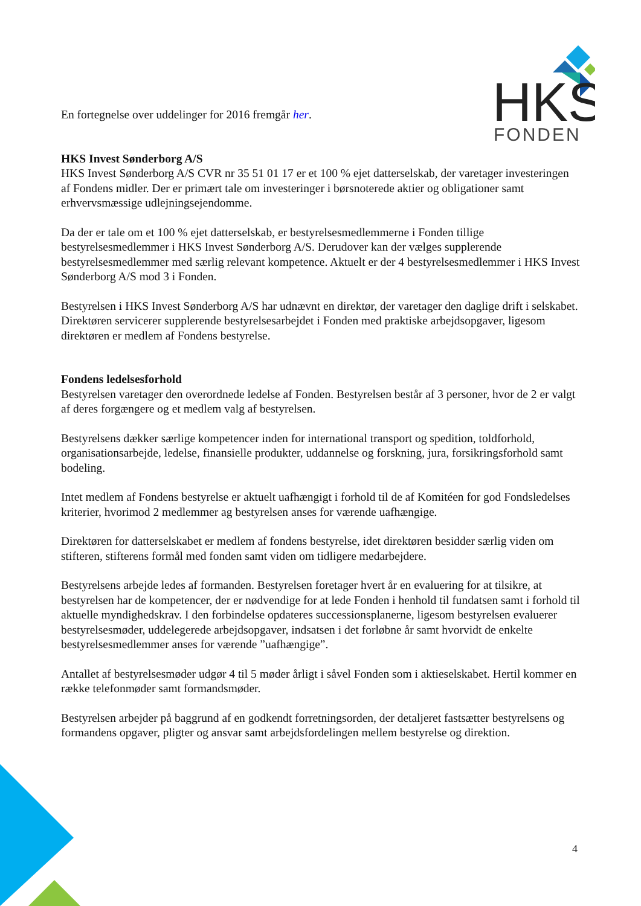HKS
FONDEN
En fortegnelse over uddelinger for 2016 fremgår her.
HKS Invest Sønderborg A/S
HKS Invest Sønderborg A/S CVR nr 35 51 01 17 er et 100 % ejet datterselskab, der varetager investeringen af Fondens midler. Der er primært tale om investeringer i børsnoterede aktier og obligationer samt erhvervsmæssige udlejningsejendomme.
Da der er tale om et 100 % ejet datterselskab, er bestyrelsesmedlemmerne i Fonden tillige bestyrelsesmedlemmer i HKS Invest Sønderborg A/S. Derudover kan der vælges supplerende bestyrelsesmedlemmer med særlig relevant kompetence. Aktuelt er der 4 bestyrelsesmedlemmer i HKS Invest Sønderborg A/S mod 3 i Fonden.
Bestyrelsen i HKS Invest Sønderborg A/S har udnævnt en direktør, der varetager den daglige drift i selskabet. Direktøren servicerer supplerende bestyrelsesarbejdet i Fonden med praktiske arbejdsopgaver, ligesom direktøren er medlem af Fondens bestyrelse.
Fondens ledelsesforhold
Bestyrelsen varetager den overordnede ledelse af Fonden. Bestyrelsen består af 3 personer, hvor de 2 er valgt af deres forgængere og et medlem valg af bestyrelsen.
Bestyrelsens dækker særlige kompetencer inden for international transport og spedition, toldforhold, organisationsarbejde, ledelse, finansielle produkter, uddannelse og forskning, jura, forsikringsforhold samt bodeling.
Intet medlem af Fondens bestyrelse er aktuelt uafhængigt i forhold til de af Komitéen for god Fondsledelses kriterier, hvorimod 2 medlemmer ag bestyrelsen anses for værende uafhængige.
Direktøren for datterselskabet er medlem af fondens bestyrelse, idet direktøren besidder særlig viden om stifteren, stifterens formål med fonden samt viden om tidligere medarbejdere.
Bestyrelsens arbejde ledes af formanden. Bestyrelsen foretager hvert år en evaluering for at tilsikre, at bestyrelsen har de kompetencer, der er nødvendige for at lede Fonden i henhold til fundatsen samt i forhold til aktuelle myndighedskrav. I den forbindelse opdateres successionsplanerne, ligesom bestyrelsen evaluerer bestyrelsesmøder, uddelegerede arbejdsopgaver, indsatsen i det forløbne år samt hvorvidt de enkelte bestyrelsesmedlemmer anses for værende ”uafhængige”.
Antallet af bestyrelsesmøder udgør 4 til 5 møder årligt i såvel Fonden som i aktieselskabet. Hertil kommer en række telefonmøder samt formandsmøder.
Bestyrelsen arbejder på baggrund af en godkendt forretningsorden, der detaljeret fastsætter bestyrelsens og formandens opgaver, pligter og ansvar samt arbejdsfordelingen mellem bestyrelse og direktion.
4